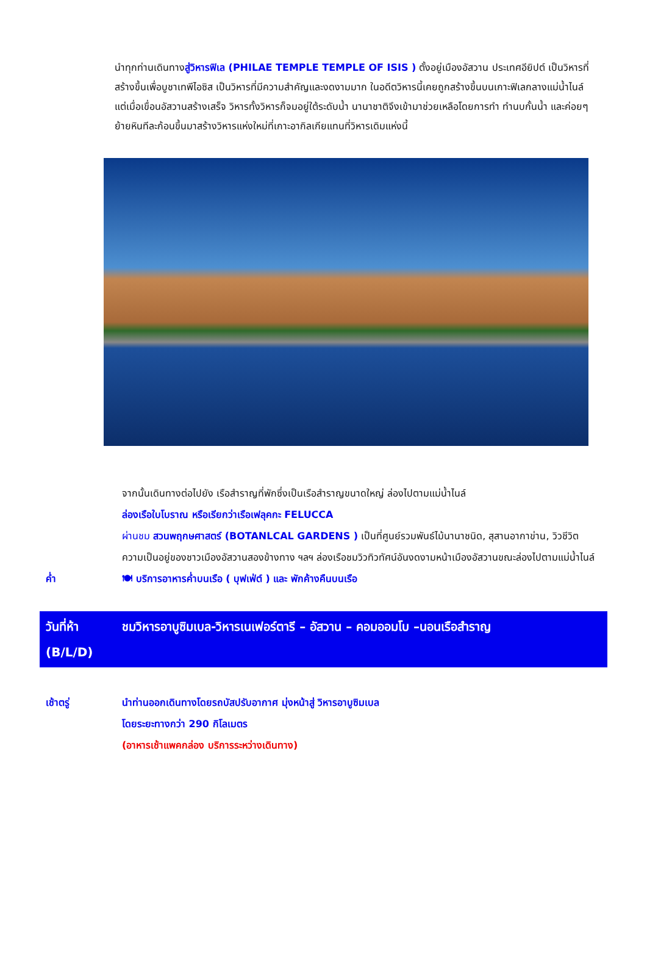นำทุกท่านเดินทางสู่วิหารฟิเล (PHILAE TEMPLE TEMPLE OF ISIS ) ตั้งอยู่เมืองอัสวาน ประเทศอียิปต์ เป็นวิหารที่สร้างขึ้นเพื่อบูชาเทพีไอซิส เป็นวิหารที่มีความสำคัญและงดงามมาก ในอดีตวิหารนี้เคยถูกสร้างขึ้นบนเกาะฟิเลกลางแม่น้ำไนล์ แต่เมื่อเขื่อนอัสวานสร้างเสร็จ วิหารทั้งวิหารก็จมอยู่ใต้ระดับน้ำ นานาชาติจึงเข้ามาช่วยเหลือโดยการทำ ทำนบกั้นน้ำ และค่อยๆย้ายหินทีละก้อนขึ้นมาสร้างวิหารแห่งใหม่ที่เกาะอากิลเกียแทนที่วิหารเดิมแห่งนี้
จากนั้นเดินทางต่อไปยัง เรือสำราญที่พักซึ่งเป็นเรือสำราญขนาดใหญ่ ล่องไปตามแม่น้ำไนล์
ล่องเรือใบโบราณ หรือเรียกว่าเรือเฟลุคกะ FELUCCA
ผ่านชม สวนพฤกษศาสตร์ (BOTANLCAL GARDENS ) เป็นที่ศูนย์รวมพันธ์ไม้นานาชนิด, สุสานอากาข่าน, วิวชีวิตความเป็นอยู่ของชาวเมืองอัสวานสองข้างทาง ฯลฯ ล่องเรือชมวิวทิวทัศน์อันงดงามหน้าเมืองอัสวานขณะล่องไปตามแม่น้ำไนล์
ค่ำ 🍽 บริการอาหารค่ำบนเรือ ( บุฟเฟ่ต์ ) และ พักค้างคืนบนเรือ
วันที่ห้า
(B/L/D)
ชมวิหารอาบูซิมเบล-วิหารเนเฟอร์ตารี – อัสวาน – คอมออมโบ –นอนเรือสำราญ
เช้าตรู่ นำท่านออกเดินทางโดยรถบัสปรับอากาศ มุ่งหน้าสู่ วิหารอาบูซิมเบล
โดยระยะทางกว่า 290 กิโลเมตร
(อาหารเช้าแพคกล่อง บริการระหว่างเดินทาง)